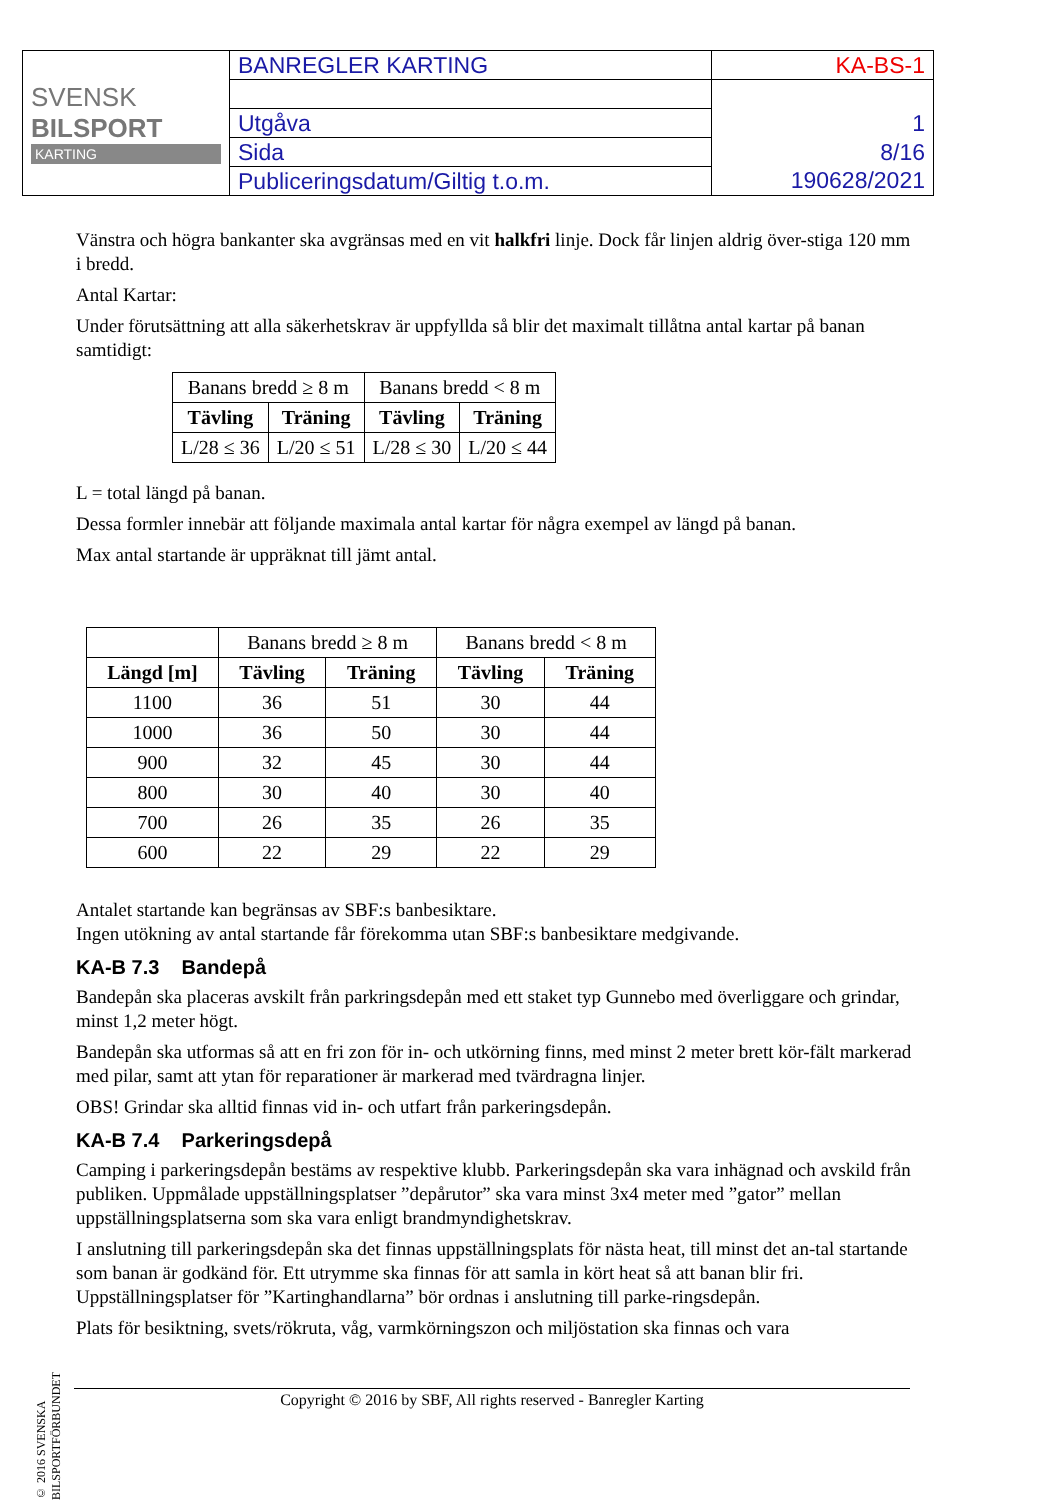| SVENSK BILSPORT KARTING | BANREGLER KARTING | KA-BS-1 |
| | Utgåva | 1 |
| | Sida | 8/16 |
| | Publiceringsdatum/Giltig t.o.m. | 190628/2021 |
Vänstra och högra bankanter ska avgränsas med en vit halkfri linje. Dock får linjen aldrig över-stiga 120 mm i bredd.
Antal Kartar:
Under förutsättning att alla säkerhetskrav är uppfyllda så blir det maximalt tillåtna antal kartar på banan samtidigt:
| Banans bredd ≥ 8 m | | Banans bredd < 8 m | |
| Tävling | Träning | Tävling | Träning |
| L/28 ≤ 36 | L/20 ≤ 51 | L/28 ≤ 30 | L/20 ≤ 44 |
L = total längd på banan.
Dessa formler innebär att följande maximala antal kartar för några exempel av längd på banan.
Max antal startande är uppräknat till jämt antal.
| | Banans bredd ≥ 8 m | | Banans bredd < 8 m | |
| Längd [m] | Tävling | Träning | Tävling | Träning |
| 1100 | 36 | 51 | 30 | 44 |
| 1000 | 36 | 50 | 30 | 44 |
| 900 | 32 | 45 | 30 | 44 |
| 800 | 30 | 40 | 30 | 40 |
| 700 | 26 | 35 | 26 | 35 |
| 600 | 22 | 29 | 22 | 29 |
Antalet startande kan begränsas av SBF:s banbesiktare.
Ingen utökning av antal startande får förekomma utan SBF:s banbesiktare medgivande.
KA-B 7.3 Bandepå
Bandepån ska placeras avskilt från parkringsdepån med ett staket typ Gunnebo med överliggare och grindar, minst 1,2 meter högt.
Bandepån ska utformas så att en fri zon för in- och utkörning finns, med minst 2 meter brett kör-fält markerad med pilar, samt att ytan för reparationer är markerad med tvärdragna linjer.
OBS! Grindar ska alltid finnas vid in- och utfart från parkeringsdepån.
KA-B 7.4 Parkeringsdepå
Camping i parkeringsdepån bestäms av respektive klubb. Parkeringsdepån ska vara inhägnad och avskild från publiken. Uppmålade uppställningsplatser ”depårutor” ska vara minst 3x4 meter med ”gator” mellan uppställningsplatserna som ska vara enligt brandmyndighetskrav.
I anslutning till parkeringsdepån ska det finnas uppställningsplats för nästa heat, till minst det an-tal startande som banan är godkänd för. Ett utrymme ska finnas för att samla in kört heat så att banan blir fri. Uppställningsplatser för ”Kartinghandlarna” bör ordnas i anslutning till parke-ringsdepån.
Plats för besiktning, svets/rökruta, våg, varmkörningszon och miljöstation ska finnas och vara
© 2016 SVENSKA BILSPORTFÖRBUNDET
Copyright © 2016 by SBF, All rights reserved - Banregler Karting